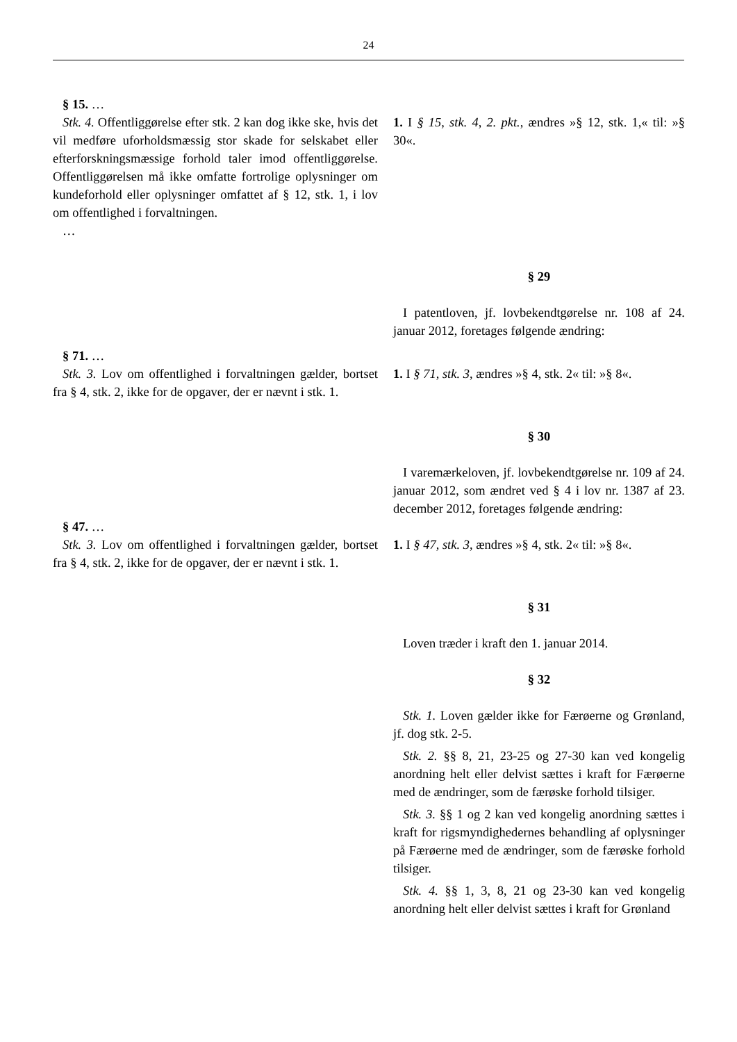24
| § 15. … Stk. 4. Offentliggørelse efter stk. 2 kan dog ikke ske, hvis det vil medføre uforholdsmæssig stor skade for selskabet eller efterforskningsmæssige forhold taler imod offentliggørelse. Offentliggørelsen må ikke omfatte fortrolige oplysninger om kundeforhold eller oplysninger omfattet af § 12, stk. 1, i lov om offentlighed i forvaltningen. … | 1. I § 15, stk. 4, 2. pkt., ændres »§ 12, stk. 1,« til: »§ 30«. |
| | § 29 I patentloven, jf. lovbekendtgørelse nr. 108 af 24. januar 2012, foretages følgende ændring: |
| § 71. … Stk. 3. Lov om offentlighed i forvaltningen gælder, bortset fra § 4, stk. 2, ikke for de opgaver, der er nævnt i stk. 1. | 1. I § 71, stk. 3, ændres »§ 4, stk. 2« til: »§ 8«. |
| | § 30 I varemærkeloven, jf. lovbekendtgørelse nr. 109 af 24. januar 2012, som ændret ved § 4 i lov nr. 1387 af 23. december 2012, foretages følgende ændring: |
| § 47. … Stk. 3. Lov om offentlighed i forvaltningen gælder, bortset fra § 4, stk. 2, ikke for de opgaver, der er nævnt i stk. 1. | 1. I § 47, stk. 3, ændres »§ 4, stk. 2« til: »§ 8«. |
| | § 31 Loven træder i kraft den 1. januar 2014. § 32 Stk. 1. Loven gælder ikke for Færøerne og Grønland, jf. dog stk. 2-5. Stk. 2. §§ 8, 21, 23-25 og 27-30 kan ved kongelig anordning helt eller delvist sættes i kraft for Færøerne med de ændringer, som de færøske forhold tilsiger. Stk. 3. §§ 1 og 2 kan ved kongelig anordning sættes i kraft for rigsmyndighedernes behandling af oplysninger på Færøerne med de ændringer, som de færøske forhold tilsiger. Stk. 4. §§ 1, 3, 8, 21 og 23-30 kan ved kongelig anordning helt eller delvist sættes i kraft for Grønland |